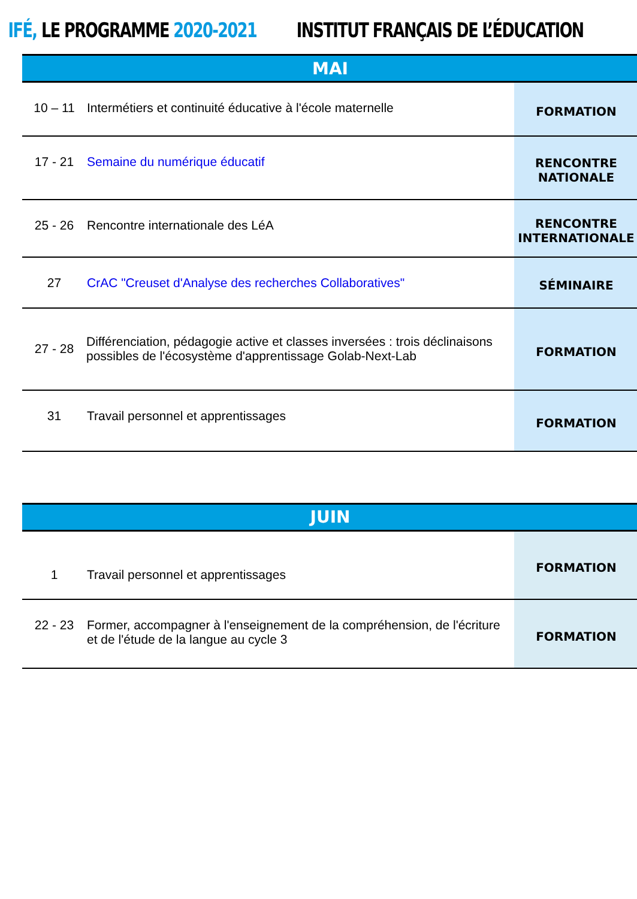IFÉ, LE PROGRAMME 2020-2021 INSTITUT FRANÇAIS DE L’ÉDUCATION
| MAI | | |
| --- | --- | --- |
| 10 – 11 | Intermétiers et continuité éducative à l'école maternelle | FORMATION |
| 17 - 21 | Semaine du numérique éducatif | RENCONTRE NATIONALE |
| 25 - 26 | Rencontre internationale des LéA | RENCONTRE INTERNATIONALE |
| 27 | CrAC "Creuset d'Analyse des recherches Collaboratives" | SÉMINAIRE |
| 27 - 28 | Différenciation, pédagogie active et classes inversées : trois déclinaisons possibles de l'écosystème d'apprentissage Golab-Next-Lab | FORMATION |
| 31 | Travail personnel et apprentissages | FORMATION |
| JUIN | | |
| --- | --- | --- |
| 1 | Travail personnel et apprentissages | FORMATION |
| 22 - 23 | Former, accompagner à l'enseignement de la compréhension, de l'écriture et de l'étude de la langue au cycle 3 | FORMATION |